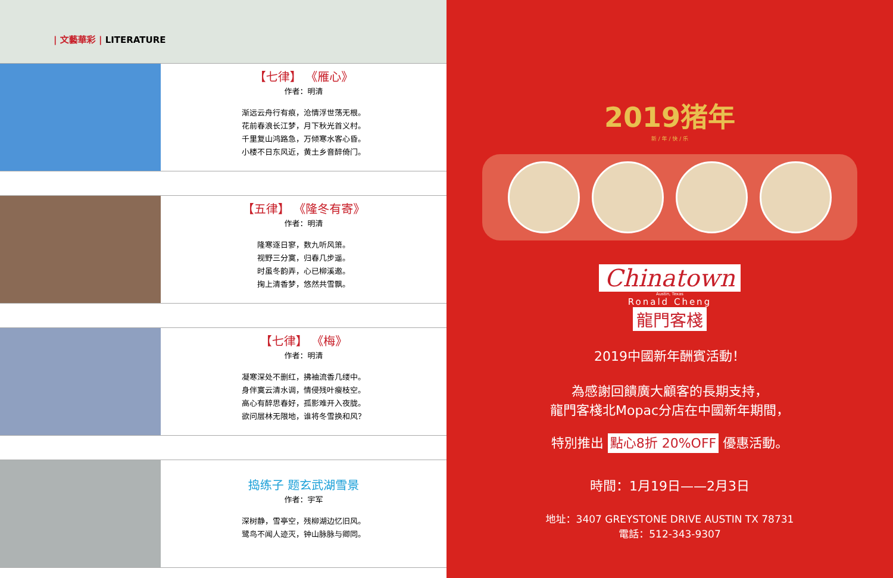| 文藝華彩 | LITERATURE
【七律】 《雁心》
作者：明清
渐远云舟行有痕，沧情浮世荡无根。
花前春浪长江梦，月下秋光首义村。
千里复山鸿路急，万倾寒水客心昏。
小楼不日东风近，黄土乡音醉倚门。
【五律】 《隆冬有寄》
作者：明清
隆寒逐日寥，数九听风箫。
视野三分寞，归春几步遥。
时虽冬韵弄，心已柳溪邀。
掬上清香梦，悠然共雪飘。
【七律】 《梅》
作者：明清
凝寒深处不删红，拂袖流香几缕中。
身伴寞云清水调，情侵残叶瘦枝空。
高心有醉思春好，孤影难开入夜胧。
欲问层林无限地，谁将冬雪换和风？
捣练子 题玄武湖雪景
作者：宇军
深树静，雪亭空，残柳湖边忆旧风。
鹭鸟不闻人迹灭，钟山脉脉与卿同。
2019猪年
新 / 年 / 快 / 乐
Chinatown
Austin, Texas
Ronald Cheng
龍門客棧
2019中國新年酬賓活動！
為感謝回饋廣大顧客的長期支持，
龍門客棧北Mopac分店在中國新年期間，
特別推出 點心8折 20%OFF 優惠活動。
時間：1月19日——2月3日
地址：3407 GREYSTONE DRIVE AUSTIN TX 78731
電話：512-343-9307